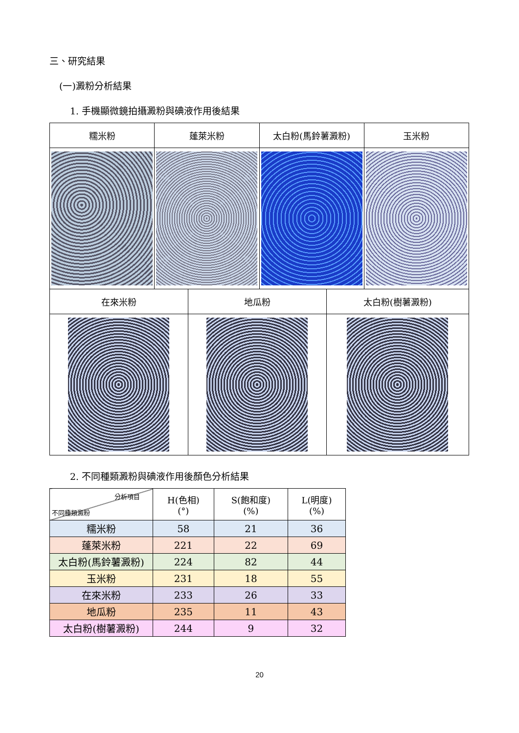三、研究結果
(一)澱粉分析結果
1. 手機顯微鏡拍攝澱粉與碘液作用後結果
| 糯米粉 | 蓬萊米粉 | 太白粉(馬鈴薯澱粉) | 玉米粉 |
| 在來米粉 | 地瓜粉 | 太白粉(樹薯澱粉) |
2. 不同種類澱粉與碘液作用後顏色分析結果
| 分析項目 不同種類澱粉 | H(色相) (°) | S(飽和度) (%) | L(明度) (%) |
| --- | --- | --- | --- |
| 糯米粉 | 58 | 21 | 36 |
| 蓬萊米粉 | 221 | 22 | 69 |
| 太白粉(馬鈴薯澱粉) | 224 | 82 | 44 |
| 玉米粉 | 231 | 18 | 55 |
| 在來米粉 | 233 | 26 | 33 |
| 地瓜粉 | 235 | 11 | 43 |
| 太白粉(樹薯澱粉) | 244 | 9 | 32 |
20